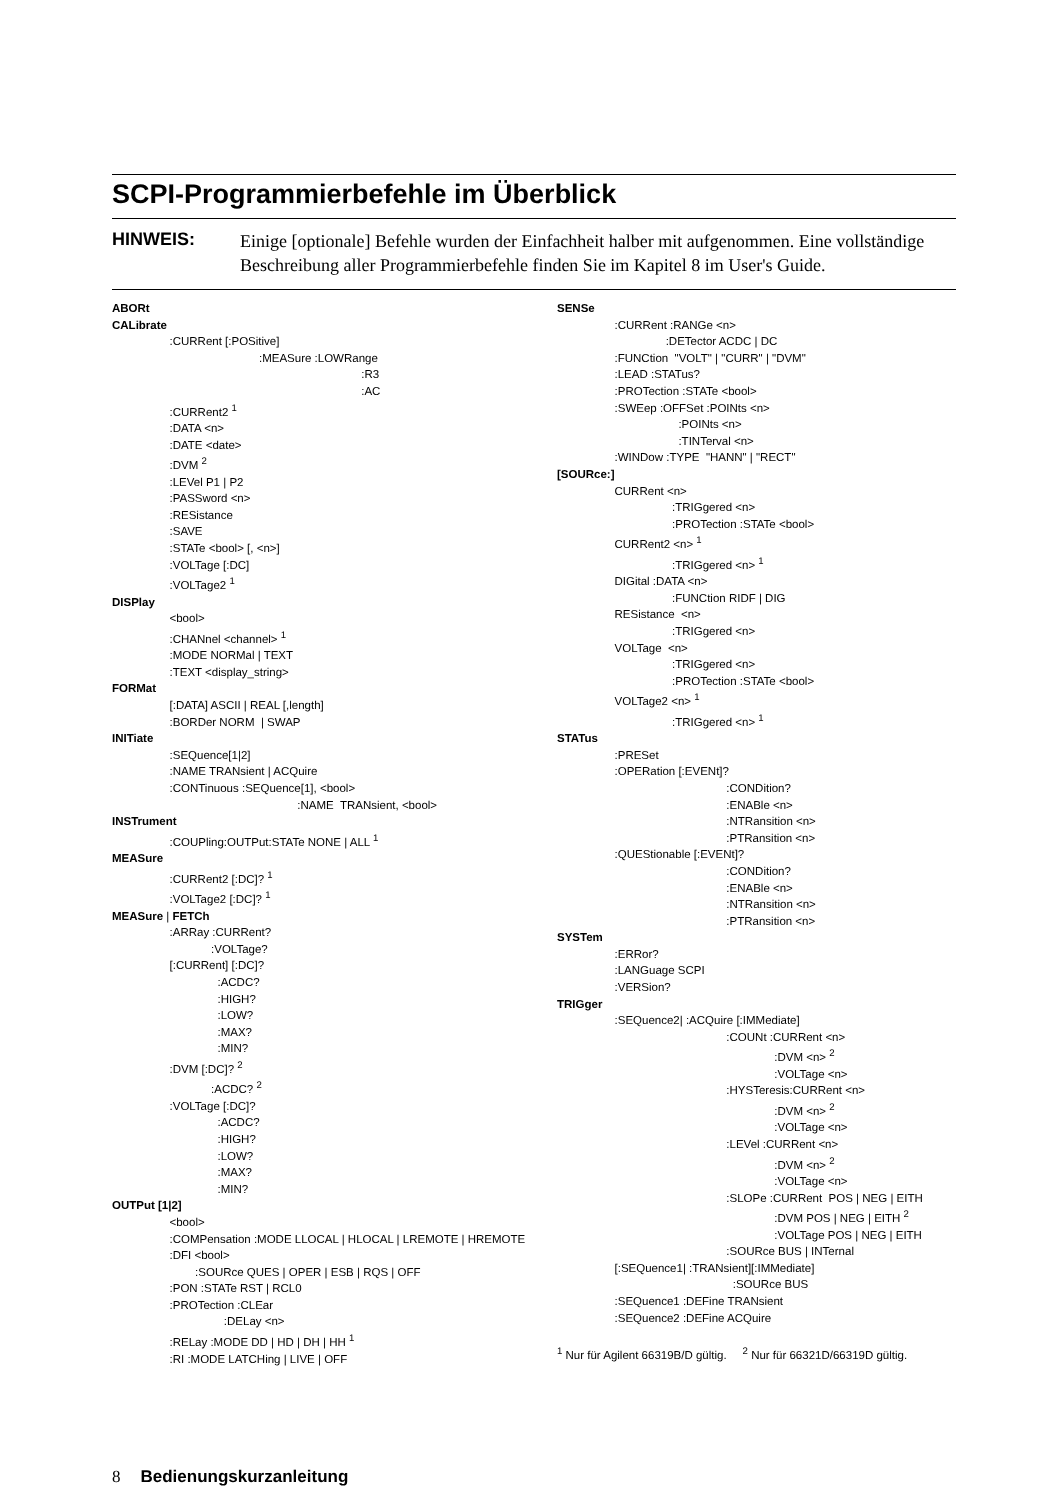SCPI-Programmierbefehle im Überblick
HINWEIS: Einige [optionale] Befehle wurden der Einfachheit halber mit aufgenommen. Eine vollständige Beschreibung aller Programmierbefehle finden Sie im Kapitel 8 im User's Guide.
ABORt CALibrate :CURRent [:POSitive] :MEASure :LOWRange :R3 :AC :CURRent2 <sup>1</sup> :DATA <n> :DATE <date> :DVM <sup>2</sup> :LEVel P1 | P2 :PASSword <n> :RESistance :SAVE :STATe <bool> [, <n>] :VOLTage [:DC] :VOLTage2 <sup>1</sup> DISPlay <bool> :CHANnel <channel> <sup>1</sup> :MODE NORMal | TEXT :TEXT <display_string> FORMat [:DATA] ASCII | REAL [,length] :BORDer NORM | SWAP INITiate :SEQuence[1|2] :NAME TRANsient | ACQuire :CONTinuous :SEQuence[1], <bool> :NAME TRANsient, <bool> INSTrument :COUPling:OUTPut:STATe NONE | ALL <sup>1</sup> MEASure :CURRent2 [:DC]? <sup>1</sup> :VOLTage2 [:DC]? <sup>1</sup> MEASure | FETCh :ARRay :CURRent? :VOLTage? [:CURRent] [:DC]? :ACDC? :HIGH? :LOW? :MAX? :MIN? :DVM [:DC]? <sup>2</sup> :ACDC? <sup>2</sup> :VOLTage [:DC]? :ACDC? :HIGH? :LOW? :MAX? :MIN? OUTPut [1|2] <bool> :COMPensation :MODE LLOCAL | HLOCAL | LREMOTE | HREMOTE :DFI <bool> :SOURce QUES | OPER | ESB | RQS | OFF :PON :STATe RST | RCL0 :PROTection :CLEar :DELay <n> :RELay :MODE DD | HD | DH | HH <sup>1</sup> :RI :MODE LATCHing | LIVE | OFF
SENSe :CURRent :RANGe <n> :DETector ACDC | DC :FUNCtion "VOLT" | "CURR" | "DVM" :LEAD :STATus? :PROTection :STATe <bool> :SWEep :OFFSet :POINts <n> :POINts <n> :TINTerval <n> :WINDow :TYPE "HANN" | "RECT" [SOURce:] CURRent <n> :TRIGgered <n> :PROTection :STATe <bool> CURRent2 <n> <sup>1</sup> :TRIGgered <n> <sup>1</sup> DIGital :DATA <n> :FUNCtion RIDF | DIG RESistance <n> :TRIGgered <n> VOLTage <n> :TRIGgered <n> :PROTection :STATe <bool> VOLTage2 <n> <sup>1</sup> :TRIGgered <n> <sup>1</sup> STATus :PRESet :OPERation [:EVENt]? :CONDition? :ENABle <n> :NTRansition <n> :PTRansition <n> :QUEStionable [:EVENt]? :CONDition? :ENABle <n> :NTRansition <n> :PTRansition <n> SYSTem :ERRor? :LANGuage SCPI :VERSion? TRIGger :SEQuence2| :ACQuire [:IMMediate] :COUNt :CURRent <n> :DVM <n> <sup>2</sup> :VOLTage <n> :HYSTeresis:CURRent <n> :DVM <n> <sup>2</sup> :VOLTage <n> :LEVel :CURRent <n> :DVM <n> <sup>2</sup> :VOLTage <n> :SLOPe :CURRent POS | NEG | EITH :DVM POS | NEG | EITH <sup>2</sup> :VOLTage POS | NEG | EITH :SOURce BUS | INTernal [:SEQuence1| :TRANsient][:IMMediate] :SOURce BUS :SEQuence1 :DEFine TRANsient :SEQuence2 :DEFine ACQuire <sup>1</sup> Nur für Agilent 66319B/D gültig. <sup>2</sup> Nur für 66321D/66319D gültig.
8 Bedienungskurzanleitung